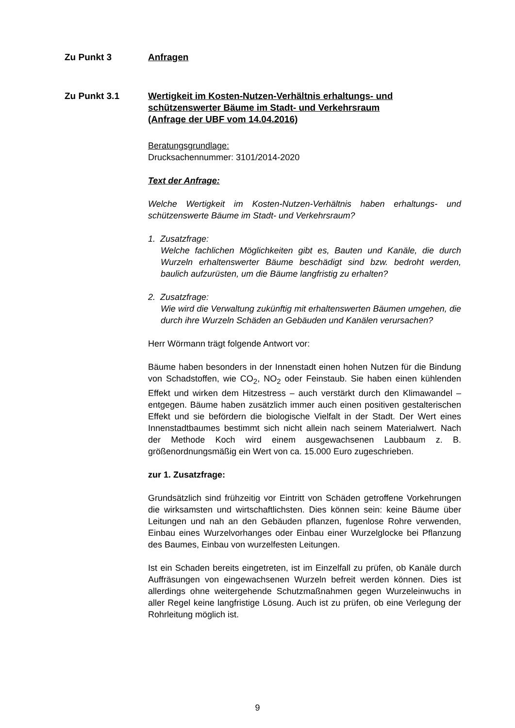Zu Punkt 3 Anfragen
Zu Punkt 3.1 Wertigkeit im Kosten-Nutzen-Verhältnis erhaltungs- und schützenswerter Bäume im Stadt- und Verkehrsraum
(Anfrage der UBF vom 14.04.2016)
Beratungsgrundlage:
Drucksachennummer: 3101/2014-2020
Text der Anfrage:
Welche Wertigkeit im Kosten-Nutzen-Verhältnis haben erhaltungs- und schützenswerte Bäume im Stadt- und Verkehrsraum?
1. Zusatzfrage:
Welche fachlichen Möglichkeiten gibt es, Bauten und Kanäle, die durch Wurzeln erhaltenswerter Bäume beschädigt sind bzw. bedroht werden, baulich aufzurüsten, um die Bäume langfristig zu erhalten?
2. Zusatzfrage:
Wie wird die Verwaltung zukünftig mit erhaltenswerten Bäumen umgehen, die durch ihre Wurzeln Schäden an Gebäuden und Kanälen verursachen?
Herr Wörmann trägt folgende Antwort vor:
Bäume haben besonders in der Innenstadt einen hohen Nutzen für die Bindung von Schadstoffen, wie CO<sub>2</sub>, NO<sub>2</sub> oder Feinstaub. Sie haben einen kühlenden Effekt und wirken dem Hitzestress – auch verstärkt durch den Klimawandel – entgegen. Bäume haben zusätzlich immer auch einen positiven gestalterischen Effekt und sie befördern die biologische Vielfalt in der Stadt. Der Wert eines Innenstadtbaumes bestimmt sich nicht allein nach seinem Materialwert. Nach der Methode Koch wird einem ausgewachsenen Laubbaum z. B. größenordnungsmäßig ein Wert von ca. 15.000 Euro zugeschrieben.
zur 1. Zusatzfrage:
Grundsätzlich sind frühzeitig vor Eintritt von Schäden getroffene Vorkehrungen die wirksamsten und wirtschaftlichsten. Dies können sein: keine Bäume über Leitungen und nah an den Gebäuden pflanzen, fugenlose Rohre verwenden, Einbau eines Wurzelvorhanges oder Einbau einer Wurzelglocke bei Pflanzung des Baumes, Einbau von wurzelfesten Leitungen.
Ist ein Schaden bereits eingetreten, ist im Einzelfall zu prüfen, ob Kanäle durch Auffräsungen von eingewachsenen Wurzeln befreit werden können. Dies ist allerdings ohne weitergehende Schutzmaßnahmen gegen Wurzeleinwuchs in aller Regel keine langfristige Lösung. Auch ist zu prüfen, ob eine Verlegung der Rohrleitung möglich ist.
9